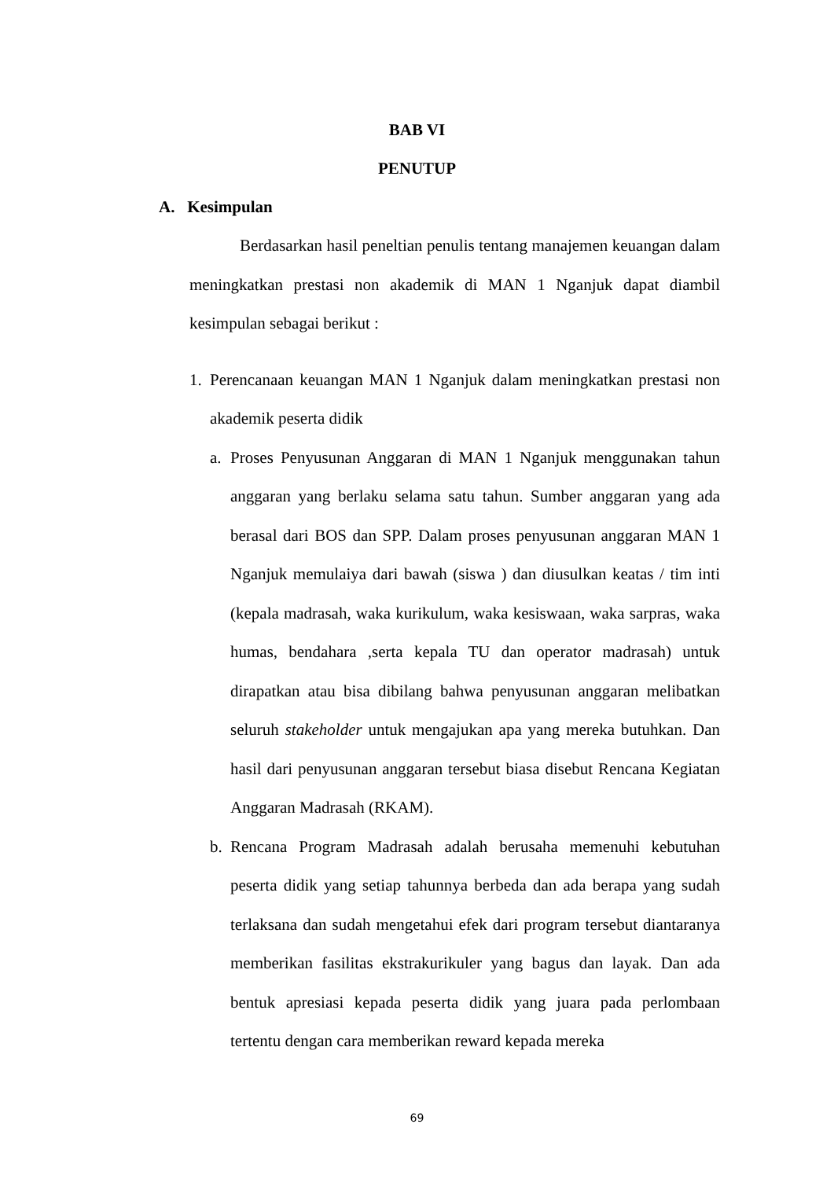BAB VI
PENUTUP
A. Kesimpulan
Berdasarkan hasil peneltian penulis tentang manajemen keuangan dalam meningkatkan prestasi non akademik di MAN 1 Nganjuk dapat diambil kesimpulan sebagai berikut :
1. Perencanaan keuangan MAN 1 Nganjuk dalam meningkatkan prestasi non akademik peserta didik
a. Proses Penyusunan Anggaran di MAN 1 Nganjuk menggunakan tahun anggaran yang berlaku selama satu tahun. Sumber anggaran yang ada berasal dari BOS dan SPP. Dalam proses penyusunan anggaran MAN 1 Nganjuk memulaiya dari bawah (siswa ) dan diusulkan keatas / tim inti (kepala madrasah, waka kurikulum, waka kesiswaan, waka sarpras, waka humas, bendahara ,serta kepala TU dan operator madrasah) untuk dirapatkan atau bisa dibilang bahwa penyusunan anggaran melibatkan seluruh stakeholder untuk mengajukan apa yang mereka butuhkan. Dan hasil dari penyusunan anggaran tersebut biasa disebut Rencana Kegiatan Anggaran Madrasah (RKAM).
b. Rencana Program Madrasah adalah berusaha memenuhi kebutuhan peserta didik yang setiap tahunnya berbeda dan ada berapa yang sudah terlaksana dan sudah mengetahui efek dari program tersebut diantaranya memberikan fasilitas ekstrakurikuler yang bagus dan layak. Dan ada bentuk apresiasi kepada peserta didik yang juara pada perlombaan tertentu dengan cara memberikan reward kepada mereka
69